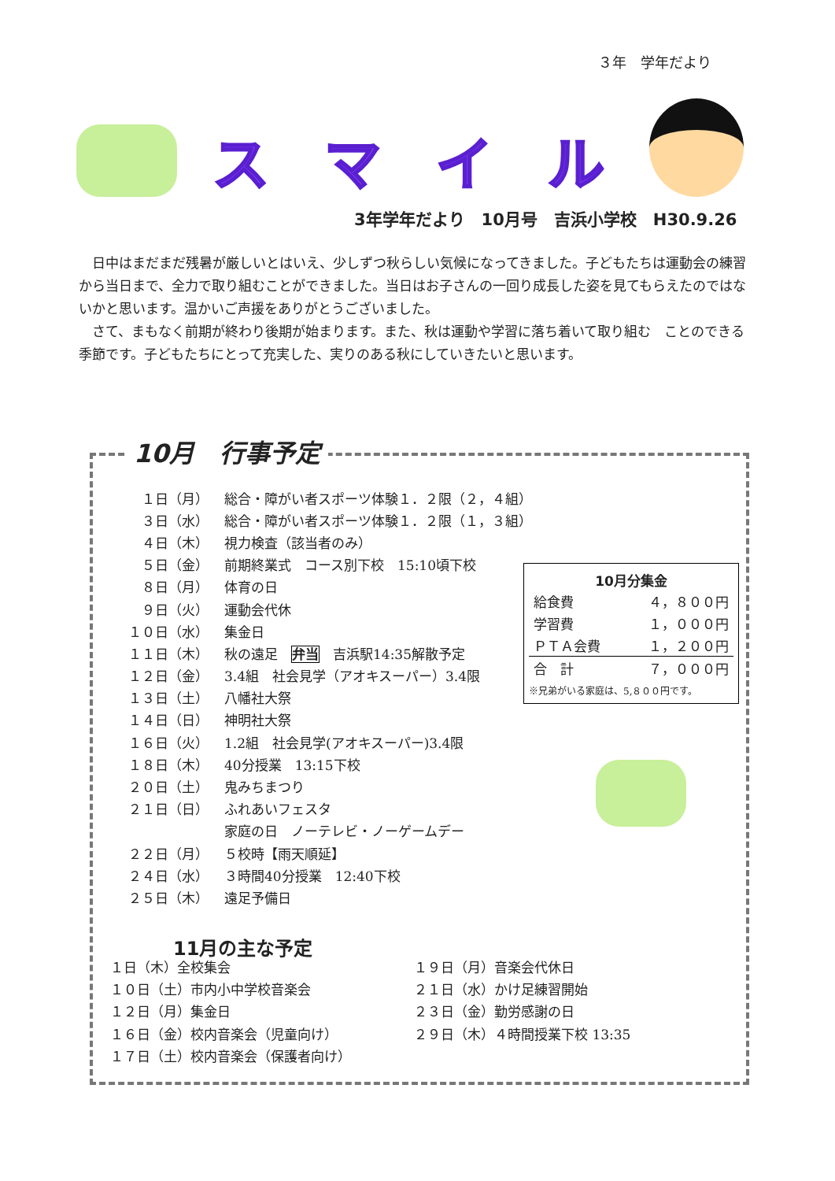３年　学年だより
スマイル
3年学年だより　10月号　吉浜小学校　H30.9.26
　日中はまだまだ残暑が厳しいとはいえ、少しずつ秋らしい気候になってきました。子どもたちは運動会の練習から当日まで、全力で取り組むことができました。当日はお子さんの一回り成長した姿を見てもらえたのではないかと思います。温かいご声援をありがとうございました。
　さて、まもなく前期が終わり後期が始まります。また、秋は運動や学習に落ち着いて取り組む　ことのできる季節です。子どもたちにとって充実した、実りのある秋にしていきたいと思います。
10月　行事予定
| １日（月） | 総合・障がい者スポーツ体験１．２限（２，４組） |
| ３日（水） | 総合・障がい者スポーツ体験１．２限（１，３組） |
| ４日（木） | 視力検査（該当者のみ） |
| ５日（金） | 前期終業式 コース別下校 15:10頃下校 |
| ８日（月） | 体育の日 |
| ９日（火） | 運動会代休 |
| １０日（水） | 集金日 |
| １１日（木） | 秋の遠足 弁当 吉浜駅14:35解散予定 |
| １２日（金） | 3.4組 社会見学（アオキスーパー）3.4限 |
| １３日（土） | 八幡社大祭 |
| １４日（日） | 神明社大祭 |
| １６日（火） | 1.2組 社会見学(アオキスーパー)3.4限 |
| １８日（木） | 40分授業 13:15下校 |
| ２０日（土） | 鬼みちまつり |
| ２１日（日） | ふれあいフェスタ |
| | 家庭の日 ノーテレビ・ノーゲームデー |
| ２２日（月） | ５校時【雨天順延】 |
| ２４日（水） | ３時間40分授業 12:40下校 |
| ２５日（木） | 遠足予備日 |
10月分集金
| 給食費 | ４，８００円 |
| 学習費 | １，０００円 |
| ＰＴＡ会費 | １，２００円 |
| 合 計 | ７，０００円 |
※兄弟がいる家庭は、5,８００円です。
11月の主な予定
１日（木）全校集会
１０日（土）市内小中学校音楽会
１２日（月）集金日
１６日（金）校内音楽会（児童向け）
１７日（土）校内音楽会（保護者向け）
１９日（月）音楽会代休日
２１日（水）かけ足練習開始
２３日（金）勤労感謝の日
２９日（木）４時間授業下校 13:35